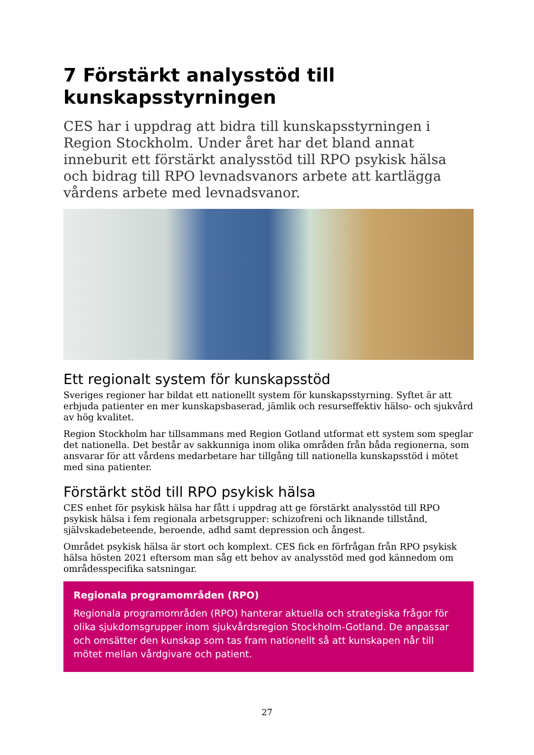7 Förstärkt analysstöd till kunskapsstyrningen
CES har i uppdrag att bidra till kunskapsstyrningen i Region Stockholm. Under året har det bland annat inneburit ett förstärkt analysstöd till RPO psykisk hälsa och bidrag till RPO levnadsvanors arbete att kartlägga vårdens arbete med levnadsvanor.
Ett regionalt system för kunskapsstöd
Sveriges regioner har bildat ett nationellt system för kunskapsstyrning. Syftet är att erbjuda patienter en mer kunskapsbaserad, jämlik och resurseffektiv hälso- och sjukvård av hög kvalitet.
Region Stockholm har tillsammans med Region Gotland utformat ett system som speglar det nationella. Det består av sakkunniga inom olika områden från båda regionerna, som ansvarar för att vårdens medarbetare har tillgång till nationella kunskapsstöd i mötet med sina patienter.
Förstärkt stöd till RPO psykisk hälsa
CES enhet för psykisk hälsa har fått i uppdrag att ge förstärkt analysstöd till RPO psykisk hälsa i fem regionala arbetsgrupper: schizofreni och liknande tillstånd, självskadebeteende, beroende, adhd samt depression och ångest.
Området psykisk hälsa är stort och komplext. CES fick en förfrågan från RPO psykisk hälsa hösten 2021 eftersom man såg ett behov av analysstöd med god kännedom om områdesspecifika satsningar.
Regionala programområden (RPO)
Regionala programområden (RPO) hanterar aktuella och strategiska frågor för olika sjukdomsgrupper inom sjukvårdsregion Stockholm-Gotland. De anpassar och omsätter den kunskap som tas fram nationellt så att kunskapen når till mötet mellan vårdgivare och patient.
27